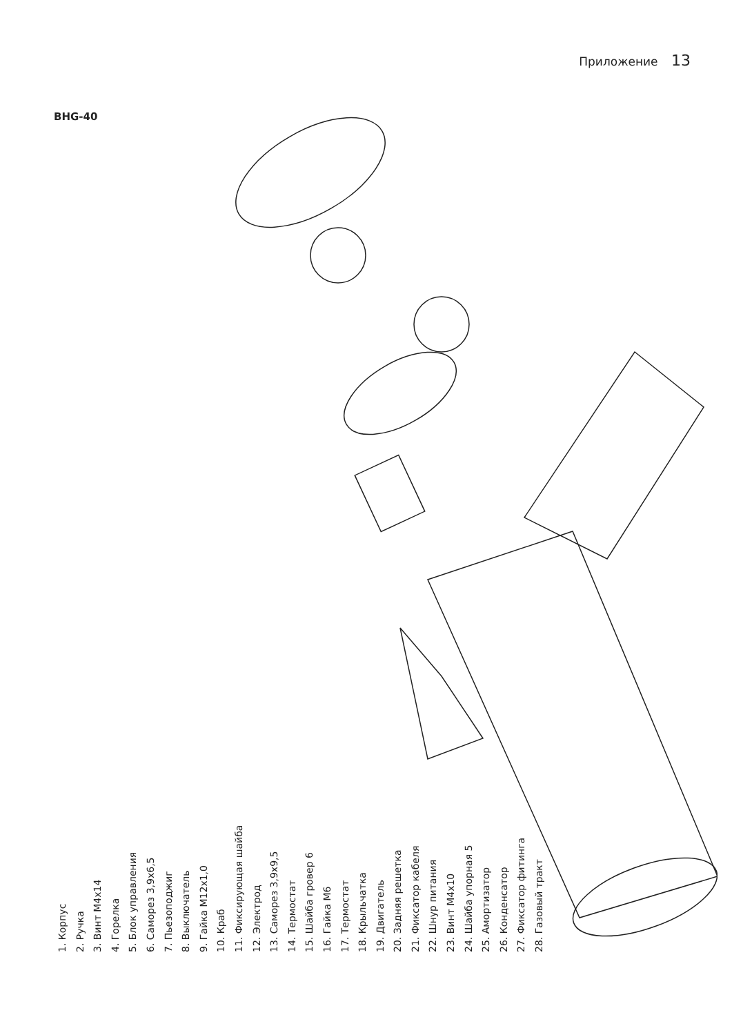Приложение 13
BHG-40
1. Корпус
2. Ручка
3. Винт М4х14
4. Горелка
5. Блок управления
6. Саморез 3,9х6,5
7. Пьезоподжиг
8. Выключатель
9. Гайка М12х1,0
10. Краб
11. Фиксирующая шайба
12. Электрод
13. Саморез 3,9х9,5
14. Термостат
15. Шайба гровер 6
16. Гайка М6
17. Термостат
18. Крыльчатка
19. Двигатель
20. Задняя решетка
21. Фиксатор кабеля
22. Шнур питания
23. Винт М4х10
24. Шайба упорная 5
25. Амортизатор
26. Конденсатор
27. Фиксатор фитинга
28. Газовый тракт